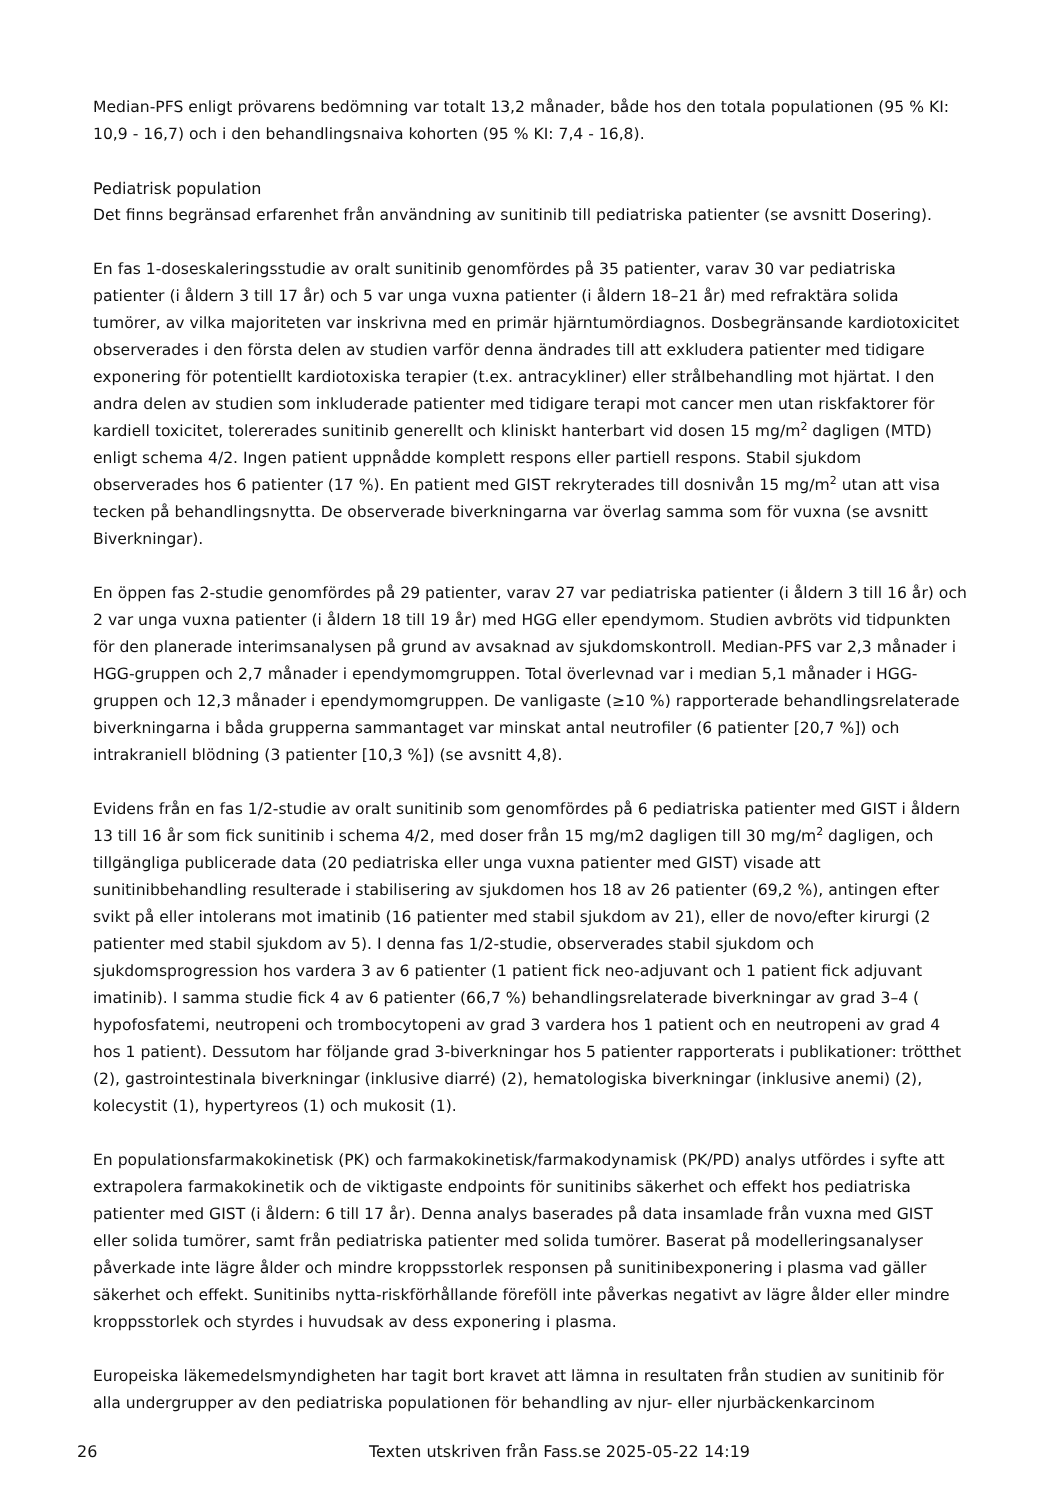Median-PFS enligt prövarens bedömning var totalt 13,2 månader, både hos den totala populationen (95 % KI: 10,9 - 16,7) och i den behandlingsnaiva kohorten (95 % KI: 7,4 - 16,8).
Pediatrisk population
Det finns begränsad erfarenhet från användning av sunitinib till pediatriska patienter (se avsnitt Dosering).
En fas 1-doseskaleringsstudie av oralt sunitinib genomfördes på 35 patienter, varav 30 var pediatriska patienter (i åldern 3 till 17 år) och 5 var unga vuxna patienter (i åldern 18–21 år) med refraktära solida tumörer, av vilka majoriteten var inskrivna med en primär hjärntumördiagnos. Dosbegränsande kardiotoxicitet observerades i den första delen av studien varför denna ändrades till att exkludera patienter med tidigare exponering för potentiellt kardiotoxiska terapier (t.ex. antracykliner) eller strålbehandling mot hjärtat. I den andra delen av studien som inkluderade patienter med tidigare terapi mot cancer men utan riskfaktorer för kardiell toxicitet, tolererades sunitinib generellt och kliniskt hanterbart vid dosen 15 mg/m<sup>2</sup> dagligen (MTD) enligt schema 4/2. Ingen patient uppnådde komplett respons eller partiell respons. Stabil sjukdom observerades hos 6 patienter (17 %). En patient med GIST rekryterades till dosnivån 15 mg/m<sup>2</sup> utan att visa tecken på behandlingsnytta. De observerade biverkningarna var överlag samma som för vuxna (se avsnitt Biverkningar).
En öppen fas 2-studie genomfördes på 29 patienter, varav 27 var pediatriska patienter (i åldern 3 till 16 år) och 2 var unga vuxna patienter (i åldern 18 till 19 år) med HGG eller ependymom. Studien avbröts vid tidpunkten för den planerade interimsanalysen på grund av avsaknad av sjukdomskontroll. Median-PFS var 2,3 månader i HGG-gruppen och 2,7 månader i ependymomgruppen. Total överlevnad var i median 5,1 månader i HGG-gruppen och 12,3 månader i ependymomgruppen. De vanligaste (≥10 %) rapporterade behandlingsrelaterade biverkningarna i båda grupperna sammantaget var minskat antal neutrofiler (6 patienter [20,7 %]) och intrakraniell blödning (3 patienter [10,3 %]) (se avsnitt 4,8).
Evidens från en fas 1/2-studie av oralt sunitinib som genomfördes på 6 pediatriska patienter med GIST i åldern 13 till 16 år som fick sunitinib i schema 4/2, med doser från 15 mg/m2 dagligen till 30 mg/m<sup>2</sup> dagligen, och tillgängliga publicerade data (20 pediatriska eller unga vuxna patienter med GIST) visade att sunitinibbehandling resulterade i stabilisering av sjukdomen hos 18 av 26 patienter (69,2 %), antingen efter svikt på eller intolerans mot imatinib (16 patienter med stabil sjukdom av 21), eller de novo/efter kirurgi (2 patienter med stabil sjukdom av 5). I denna fas 1/2-studie, observerades stabil sjukdom och sjukdomsprogression hos vardera 3 av 6 patienter (1 patient fick neo-adjuvant och 1 patient fick adjuvant imatinib). I samma studie fick 4 av 6 patienter (66,7 %) behandlingsrelaterade biverkningar av grad 3–4 ( hypofosfatemi, neutropeni och trombocytopeni av grad 3 vardera hos 1 patient och en neutropeni av grad 4 hos 1 patient). Dessutom har följande grad 3-biverkningar hos 5 patienter rapporterats i publikationer: trötthet (2), gastrointestinala biverkningar (inklusive diarré) (2), hematologiska biverkningar (inklusive anemi) (2), kolecystit (1), hypertyreos (1) och mukosit (1).
En populationsfarmakokinetisk (PK) och farmakokinetisk/farmakodynamisk (PK/PD) analys utfördes i syfte att extrapolera farmakokinetik och de viktigaste endpoints för sunitinibs säkerhet och effekt hos pediatriska patienter med GIST (i åldern: 6 till 17 år). Denna analys baserades på data insamlade från vuxna med GIST eller solida tumörer, samt från pediatriska patienter med solida tumörer. Baserat på modelleringsanalyser påverkade inte lägre ålder och mindre kroppsstorlek responsen på sunitinibexponering i plasma vad gäller säkerhet och effekt. Sunitinibs nytta-riskförhållande föreföll inte påverkas negativt av lägre ålder eller mindre kroppsstorlek och styrdes i huvudsak av dess exponering i plasma.
Europeiska läkemedelsmyndigheten har tagit bort kravet att lämna in resultaten från studien av sunitinib för alla undergrupper av den pediatriska populationen för behandling av njur- eller njurbäckenkarcinom
26 Texten utskriven från Fass.se 2025-05-22 14:19